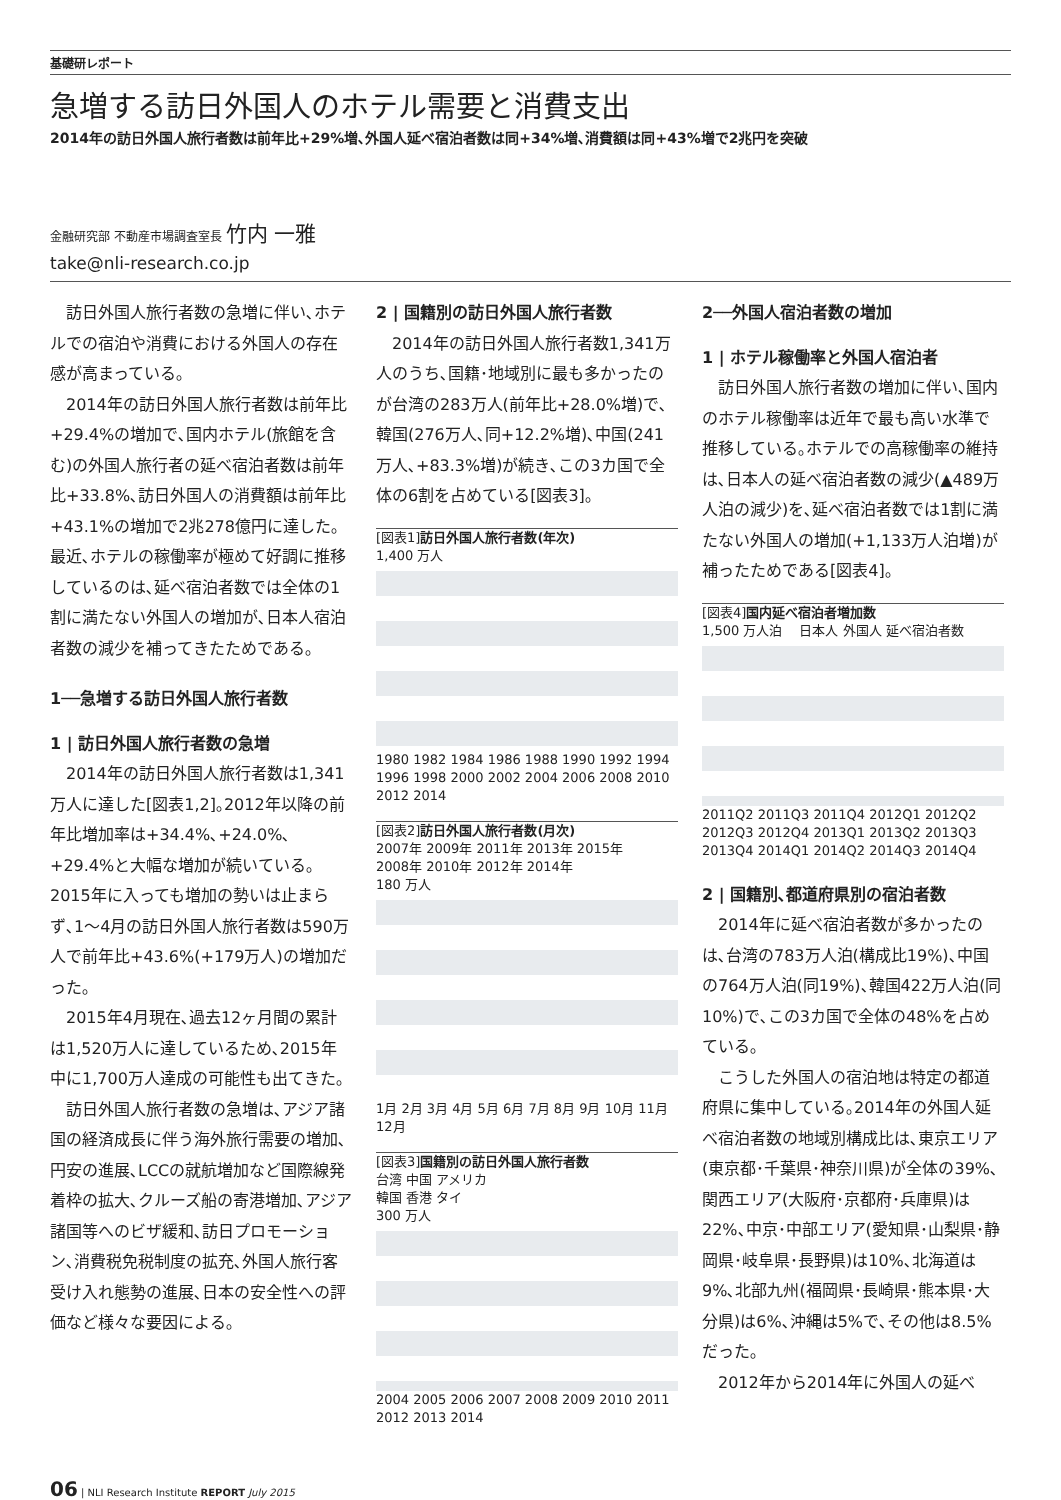基礎研レポート
急増する訪日外国人のホテル需要と消費支出
2014年の訪日外国人旅行者数は前年比+29%増､外国人延べ宿泊者数は同+34%増､消費額は同+43%増で2兆円を突破
金融研究部 不動産市場調査室長 竹内 一雅
take@nli-research.co.jp
訪日外国人旅行者数の急増に伴い､ホテルでの宿泊や消費における外国人の存在感が高まっている｡
2014年の訪日外国人旅行者数は前年比+29.4%の増加で､国内ホテル(旅館を含む)の外国人旅行者の延べ宿泊者数は前年比+33.8%､訪日外国人の消費額は前年比+43.1%の増加で2兆278億円に達した｡最近､ホテルの稼働率が極めて好調に推移しているのは､延べ宿泊者数では全体の1割に満たない外国人の増加が､日本人宿泊者数の減少を補ってきたためである｡
1──急増する訪日外国人旅行者数
1 | 訪日外国人旅行者数の急増
2014年の訪日外国人旅行者数は1,341万人に達した[図表1,2]｡2012年以降の前年比増加率は+34.4%､+24.0%､+29.4%と大幅な増加が続いている｡2015年に入っても増加の勢いは止まらず､1〜4月の訪日外国人旅行者数は590万人で前年比+43.6%(+179万人)の増加だった｡
2015年4月現在､過去12ヶ月間の累計は1,520万人に達しているため､2015年中に1,700万人達成の可能性も出てきた｡
訪日外国人旅行者数の急増は､アジア諸国の経済成長に伴う海外旅行需要の増加､円安の進展､LCCの就航増加など国際線発着枠の拡大､クルーズ船の寄港増加､アジア諸国等へのビザ緩和､訪日プロモーション､消費税免税制度の拡充､外国人旅行客受け入れ態勢の進展､日本の安全性への評価など様々な要因による｡
2 | 国籍別の訪日外国人旅行者数
2014年の訪日外国人旅行者数1,341万人のうち､国籍･地域別に最も多かったのが台湾の283万人(前年比+28.0%増)で､韓国(276万人､同+12.2%増)､中国(241万人､+83.3%増)が続き､この3カ国で全体の6割を占めている[図表3]｡
[図表1] 訪日外国人旅行者数(年次)
1,400 万人
1980 1982 1984 1986 1988 1990 1992 1994 1996 1998 2000 2002 2004 2006 2008 2010 2012 2014
[図表2] 訪日外国人旅行者数(月次)
2007年 2009年 2011年 2013年 2015年
2008年 2010年 2012年 2014年
180 万人
1月 2月 3月 4月 5月 6月 7月 8月 9月 10月 11月 12月
[図表3] 国籍別の訪日外国人旅行者数
台湾 中国 アメリカ
韓国 香港 タイ
300 万人
2004 2005 2006 2007 2008 2009 2010 2011 2012 2013 2014
2──外国人宿泊者数の増加
1 | ホテル稼働率と外国人宿泊者
訪日外国人旅行者数の増加に伴い､国内のホテル稼働率は近年で最も高い水準で推移している｡ホテルでの高稼働率の維持は､日本人の延べ宿泊者数の減少(▲489万人泊の減少)を､延べ宿泊者数では1割に満たない外国人の増加(+1,133万人泊増)が補ったためである[図表4]｡
[図表4] 国内延べ宿泊者増加数
1,500 万人泊 　日本人 外国人 延べ宿泊者数
2011Q2 2011Q3 2011Q4 2012Q1 2012Q2 2012Q3 2012Q4 2013Q1 2013Q2 2013Q3 2013Q4 2014Q1 2014Q2 2014Q3 2014Q4
2 | 国籍別､都道府県別の宿泊者数
2014年に延べ宿泊者数が多かったのは､台湾の783万人泊(構成比19%)､中国の764万人泊(同19%)､韓国422万人泊(同10%)で､この3カ国で全体の48%を占めている｡
こうした外国人の宿泊地は特定の都道府県に集中している｡2014年の外国人延べ宿泊者数の地域別構成比は､東京エリア(東京都･千葉県･神奈川県)が全体の39%､関西エリア(大阪府･京都府･兵庫県)は22%､中京･中部エリア(愛知県･山梨県･静岡県･岐阜県･長野県)は10%､北海道は9%､北部九州(福岡県･長崎県･熊本県･大分県)は6%､沖縄は5%で､その他は8.5%だった｡
2012年から2014年に外国人の延べ
06 | NLI Research Institute REPORT July 2015